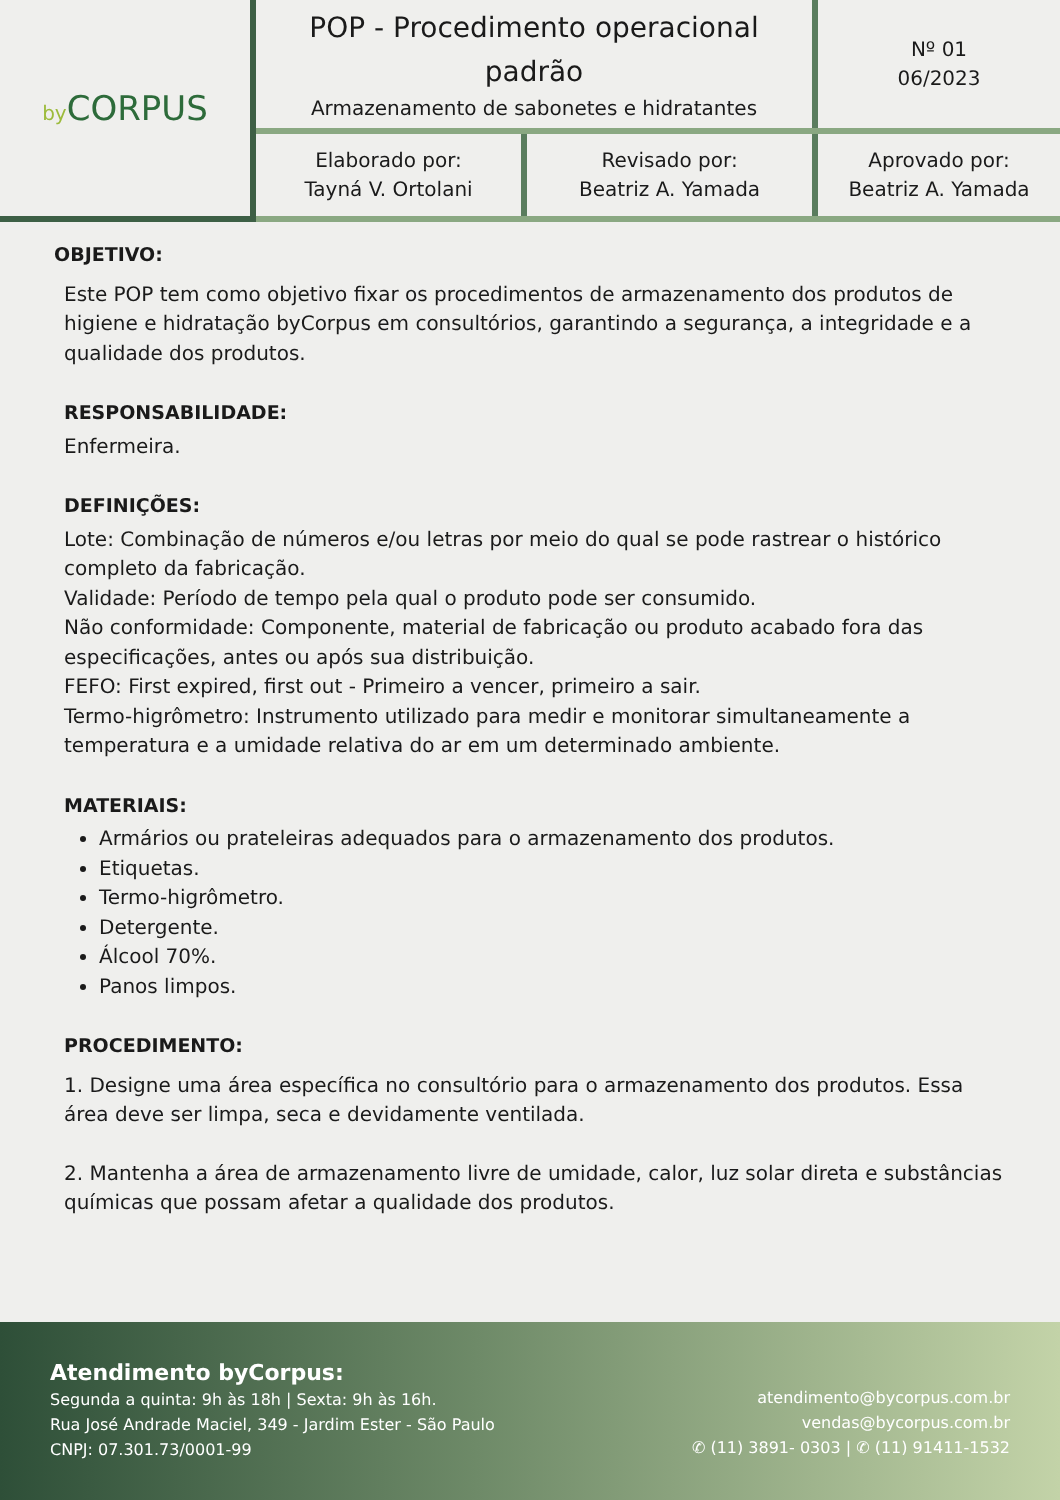| by CORPUS | POP - Procedimento operacional padrão Armazenamento de sabonetes e hidratantes | | Nº 01 06/2023 |
| | Elaborado por: Tayná V. Ortolani | Revisado por: Beatriz A. Yamada | Aprovado por: Beatriz A. Yamada |
OBJETIVO:
Este POP tem como objetivo fixar os procedimentos de armazenamento dos produtos de higiene e hidratação byCorpus em consultórios, garantindo a segurança, a integridade e a qualidade dos produtos.
RESPONSABILIDADE:
Enfermeira.
DEFINIÇÕES:
Lote: Combinação de números e/ou letras por meio do qual se pode rastrear o histórico completo da fabricação.
Validade: Período de tempo pela qual o produto pode ser consumido.
Não conformidade: Componente, material de fabricação ou produto acabado fora das especificações, antes ou após sua distribuição.
FEFO: First expired, first out - Primeiro a vencer, primeiro a sair.
Termo-higrômetro: Instrumento utilizado para medir e monitorar simultaneamente a temperatura e a umidade relativa do ar em um determinado ambiente.
MATERIAIS:
Armários ou prateleiras adequados para o armazenamento dos produtos.
Etiquetas.
Termo-higrômetro.
Detergente.
Álcool 70%.
Panos limpos.
PROCEDIMENTO:
1. Designe uma área específica no consultório para o armazenamento dos produtos. Essa área deve ser limpa, seca e devidamente ventilada.
2. Mantenha a área de armazenamento livre de umidade, calor, luz solar direta e substâncias químicas que possam afetar a qualidade dos produtos.
Atendimento byCorpus:
Segunda a quinta: 9h às 18h | Sexta: 9h às 16h.
Rua José Andrade Maciel, 349 - Jardim Ester - São Paulo
CNPJ: 07.301.73/0001-99
atendimento@bycorpus.com.br
vendas@bycorpus.com.br
✆ (11) 3891- 0303 | ✆ (11) 91411-1532